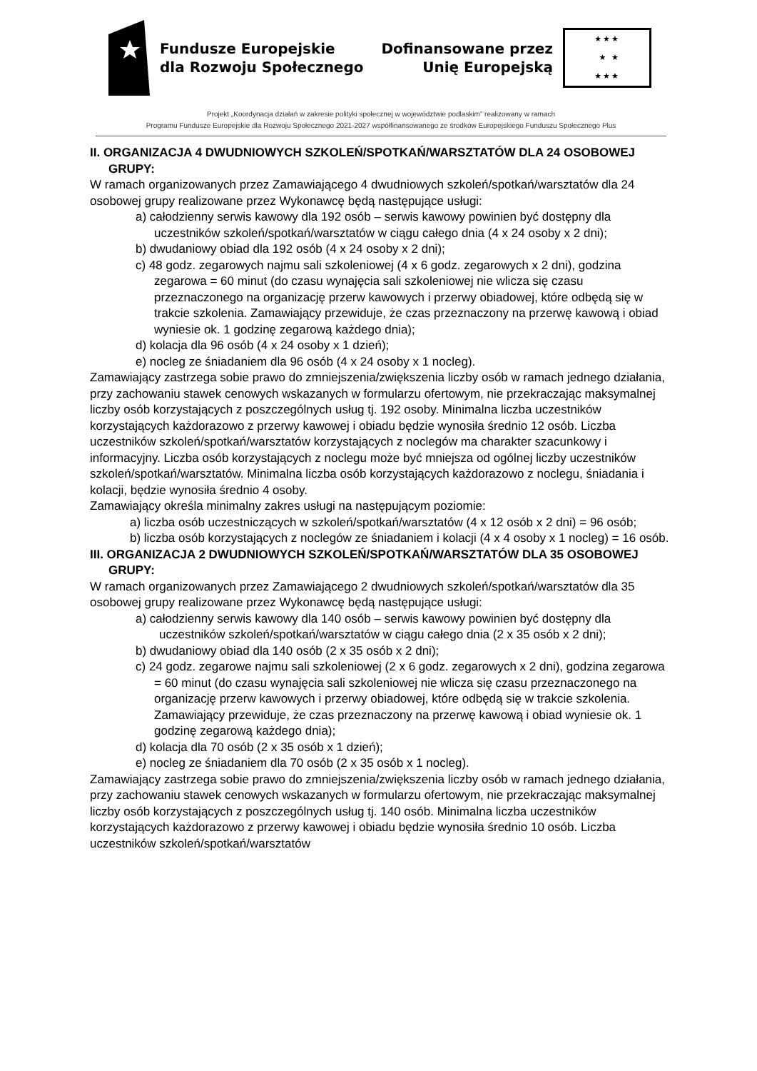Fundusze Europejskie
dla Rozwoju Społecznego
Dofinansowane przez
Unię Europejską
★★★
★ ★
★★★
Projekt „Koordynacja działań w zakresie polityki społecznej w województwie podlaskim” realizowany w ramach
Programu Fundusze Europejskie dla Rozwoju Społecznego 2021-2027 współfinansowanego ze środków Europejskiego Funduszu Społecznego Plus
II. ORGANIZACJA 4 DWUDNIOWYCH SZKOLEŃ/SPOTKAŃ/WARSZTATÓW DLA 24 OSOBOWEJ GRUPY:
W ramach organizowanych przez Zamawiającego 4 dwudniowych szkoleń/spotkań/warsztatów dla 24 osobowej grupy realizowane przez Wykonawcę będą następujące usługi:
a) całodzienny serwis kawowy dla 192 osób – serwis kawowy powinien być dostępny dla uczestników szkoleń/spotkań/warsztatów w ciągu całego dnia (4 x 24 osoby x 2 dni);
b) dwudaniowy obiad dla 192 osób (4 x 24 osoby x 2 dni);
c) 48 godz. zegarowych najmu sali szkoleniowej (4 x 6 godz. zegarowych x 2 dni), godzina zegarowa = 60 minut (do czasu wynajęcia sali szkoleniowej nie wlicza się czasu przeznaczonego na organizację przerw kawowych i przerwy obiadowej, które odbędą się w trakcie szkolenia. Zamawiający przewiduje, że czas przeznaczony na przerwę kawową i obiad wyniesie ok. 1 godzinę zegarową każdego dnia);
d) kolacja dla 96 osób (4 x 24 osoby x 1 dzień);
e) nocleg ze śniadaniem dla 96 osób (4 x 24 osoby x 1 nocleg).
Zamawiający zastrzega sobie prawo do zmniejszenia/zwiększenia liczby osób w ramach jednego działania, przy zachowaniu stawek cenowych wskazanych w formularzu ofertowym, nie przekraczając maksymalnej liczby osób korzystających z poszczególnych usług tj. 192 osoby. Minimalna liczba uczestników korzystających każdorazowo z przerwy kawowej i obiadu będzie wynosiła średnio 12 osób. Liczba uczestników szkoleń/spotkań/warsztatów korzystających z noclegów ma charakter szacunkowy i informacyjny. Liczba osób korzystających z noclegu może być mniejsza od ogólnej liczby uczestników szkoleń/spotkań/warsztatów. Minimalna liczba osób korzystających każdorazowo z noclegu, śniadania i kolacji, będzie wynosiła średnio 4 osoby.
Zamawiający określa minimalny zakres usługi na następującym poziomie:
a) liczba osób uczestniczących w szkoleń/spotkań/warsztatów (4 x 12 osób x 2 dni) = 96 osób;
b) liczba osób korzystających z noclegów ze śniadaniem i kolacji (4 x 4 osoby x 1 nocleg) = 16 osób.
III. ORGANIZACJA 2 DWUDNIOWYCH SZKOLEŃ/SPOTKAŃ/WARSZTATÓW DLA 35 OSOBOWEJ GRUPY:
W ramach organizowanych przez Zamawiającego 2 dwudniowych szkoleń/spotkań/warsztatów dla 35 osobowej grupy realizowane przez Wykonawcę będą następujące usługi:
a) całodzienny serwis kawowy dla 140 osób – serwis kawowy powinien być dostępny dla uczestników szkoleń/spotkań/warsztatów w ciągu całego dnia (2 x 35 osób x 2 dni);
b) dwudaniowy obiad dla 140 osób (2 x 35 osób x 2 dni);
c) 24 godz. zegarowe najmu sali szkoleniowej (2 x 6 godz. zegarowych x 2 dni), godzina zegarowa = 60 minut (do czasu wynajęcia sali szkoleniowej nie wlicza się czasu przeznaczonego na organizację przerw kawowych i przerwy obiadowej, które odbędą się w trakcie szkolenia. Zamawiający przewiduje, że czas przeznaczony na przerwę kawową i obiad wyniesie ok. 1 godzinę zegarową każdego dnia);
d) kolacja dla 70 osób (2 x 35 osób x 1 dzień);
e) nocleg ze śniadaniem dla 70 osób (2 x 35 osób x 1 nocleg).
Zamawiający zastrzega sobie prawo do zmniejszenia/zwiększenia liczby osób w ramach jednego działania, przy zachowaniu stawek cenowych wskazanych w formularzu ofertowym, nie przekraczając maksymalnej liczby osób korzystających z poszczególnych usług tj. 140 osób. Minimalna liczba uczestników korzystających każdorazowo z przerwy kawowej i obiadu będzie wynosiła średnio 10 osób. Liczba uczestników szkoleń/spotkań/warsztatów